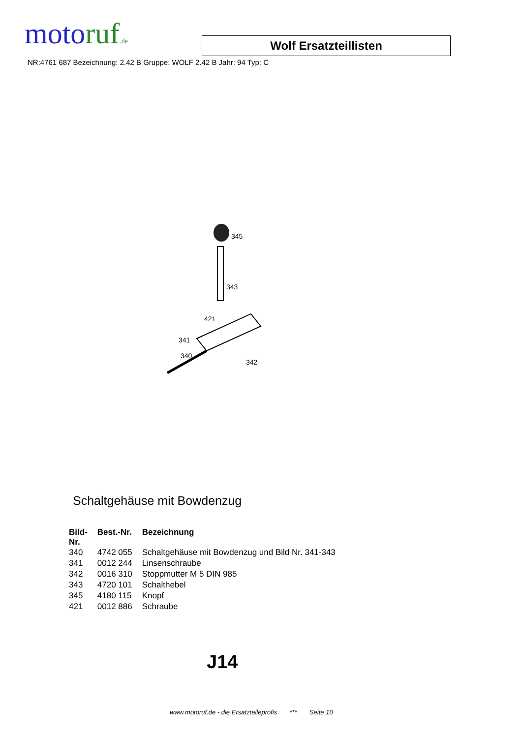moto ruf.de
Wolf Ersatzteillisten
NR:4761 687 Bezeichnung: 2.42 B Gruppe: WOLF 2.42 B Jahr: 94 Typ: C
345
343
421
341
340
342
Schaltgehäuse mit Bowdenzug
| Bild- Nr. | Best.-Nr. | Bezeichnung |
| --- | --- | --- |
| 340 | 4742 055 | Schaltgehäuse mit Bowdenzug und Bild Nr. 341-343 |
| 341 | 0012 244 | Linsenschraube |
| 342 | 0016 310 | Stoppmutter M 5 DIN 985 |
| 343 | 4720 101 | Schalthebel |
| 345 | 4180 115 | Knopf |
| 421 | 0012 886 | Schraube |
J14
www.motoruf.de - die Ersatzteileprofis *** Seite 10